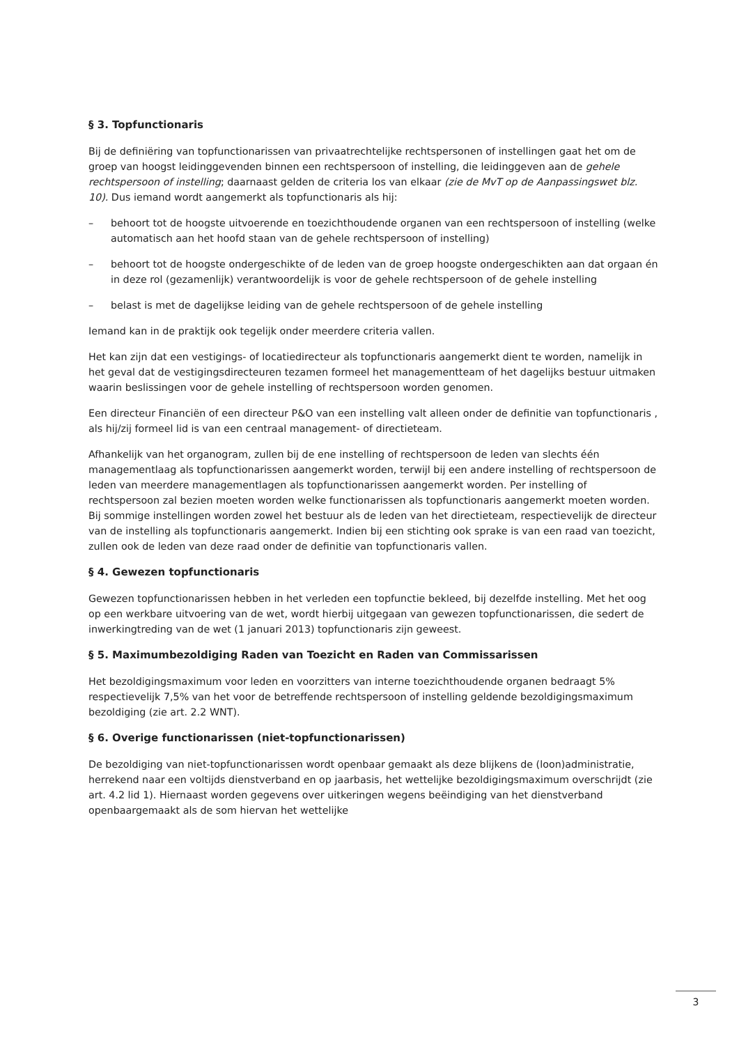§ 3. Topfunctionaris
Bij de definiëring van topfunctionarissen van privaatrechtelijke rechtspersonen of instellingen gaat het om de groep van hoogst leidinggevenden binnen een rechtspersoon of instelling, die leidinggeven aan de gehele rechtspersoon of instelling; daarnaast gelden de criteria los van elkaar (zie de MvT op de Aanpassingswet blz. 10). Dus iemand wordt aangemerkt als topfunctionaris als hij:
– behoort tot de hoogste uitvoerende en toezichthoudende organen van een rechtspersoon of instelling (welke automatisch aan het hoofd staan van de gehele rechtspersoon of instelling)
– behoort tot de hoogste ondergeschikte of de leden van de groep hoogste ondergeschikten aan dat orgaan én in deze rol (gezamenlijk) verantwoordelijk is voor de gehele rechtspersoon of de gehele instelling
– belast is met de dagelijkse leiding van de gehele rechtspersoon of de gehele instelling
Iemand kan in de praktijk ook tegelijk onder meerdere criteria vallen.
Het kan zijn dat een vestigings- of locatiedirecteur als topfunctionaris aangemerkt dient te worden, namelijk in het geval dat de vestigingsdirecteuren tezamen formeel het managementteam of het dagelijks bestuur uitmaken waarin beslissingen voor de gehele instelling of rechtspersoon worden genomen.
Een directeur Financiën of een directeur P&O van een instelling valt alleen onder de definitie van topfunctionaris , als hij/zij formeel lid is van een centraal management- of directieteam.
Afhankelijk van het organogram, zullen bij de ene instelling of rechtspersoon de leden van slechts één managementlaag als topfunctionarissen aangemerkt worden, terwijl bij een andere instelling of rechtspersoon de leden van meerdere managementlagen als topfunctionarissen aangemerkt worden. Per instelling of rechtspersoon zal bezien moeten worden welke functionarissen als topfunctionaris aangemerkt moeten worden. Bij sommige instellingen worden zowel het bestuur als de leden van het directieteam, respectievelijk de directeur van de instelling als topfunctionaris aangemerkt. Indien bij een stichting ook sprake is van een raad van toezicht, zullen ook de leden van deze raad onder de definitie van topfunctionaris vallen.
§ 4. Gewezen topfunctionaris
Gewezen topfunctionarissen hebben in het verleden een topfunctie bekleed, bij dezelfde instelling. Met het oog op een werkbare uitvoering van de wet, wordt hierbij uitgegaan van gewezen topfunctionarissen, die sedert de inwerkingtreding van de wet (1 januari 2013) topfunctionaris zijn geweest.
§ 5. Maximumbezoldiging Raden van Toezicht en Raden van Commissarissen
Het bezoldigingsmaximum voor leden en voorzitters van interne toezichthoudende organen bedraagt 5% respectievelijk 7,5% van het voor de betreffende rechtspersoon of instelling geldende bezoldigingsmaximum bezoldiging (zie art. 2.2 WNT).
§ 6. Overige functionarissen (niet-topfunctionarissen)
De bezoldiging van niet-topfunctionarissen wordt openbaar gemaakt als deze blijkens de (loon)administratie, herrekend naar een voltijds dienstverband en op jaarbasis, het wettelijke bezoldigingsmaximum overschrijdt (zie art. 4.2 lid 1). Hiernaast worden gegevens over uitkeringen wegens beëindiging van het dienstverband openbaargemaakt als de som hiervan het wettelijke
3